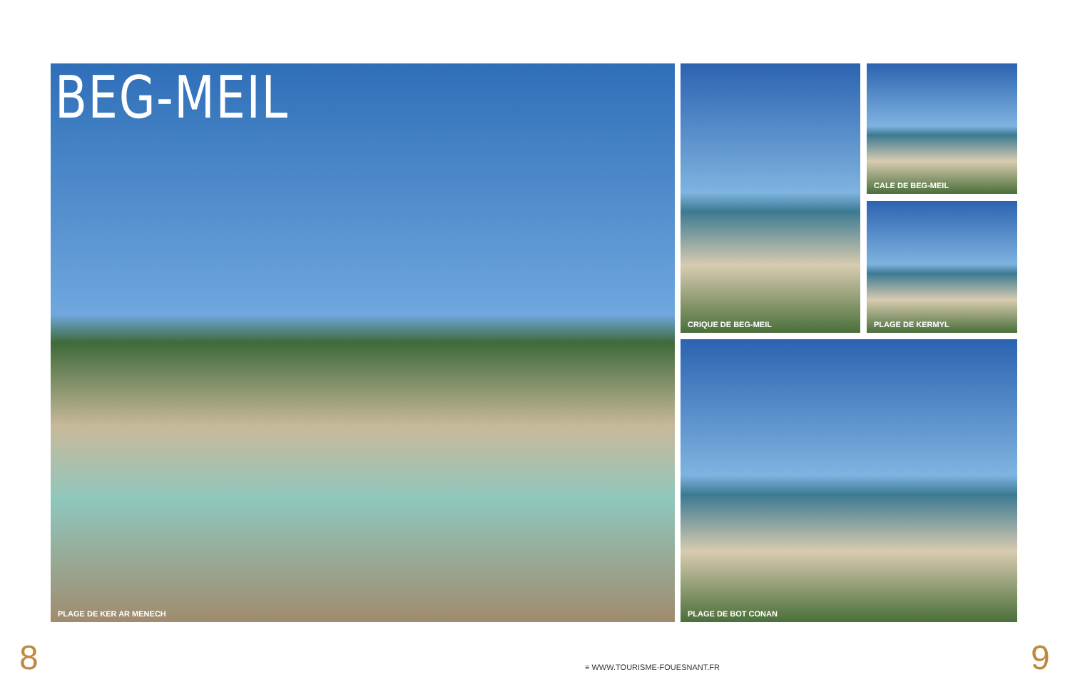BEG-MEIL
PLAGE DE KER AR MENECH
CRIQUE DE BEG-MEIL CALE DE BEG-MEIL
PLAGE DE KERMYL
PLAGE DE BOT CONAN
8 9
≡ WWW.TOURISME-FOUESNANT.FR